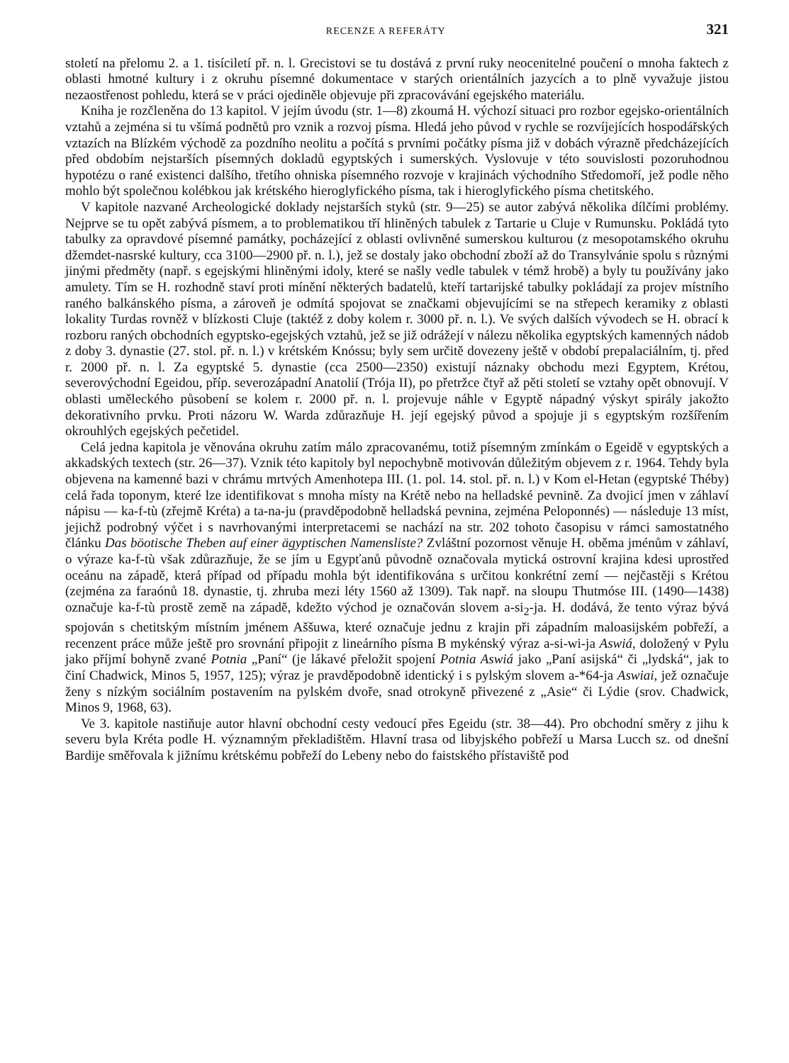RECENZE A REFERÁTY 321
století na přelomu 2. a 1. tisíciletí př. n. l. Grecistovi se tu dostává z první ruky neocenitelné poučení o mnoha faktech z oblasti hmotné kultury i z okruhu písemné dokumentace v starých orientálních jazycích a to plně vyvažuje jistou nezaostřenost pohledu, která se v práci ojediněle objevuje při zpracovávání egejského materiálu.
Kniha je rozčleněna do 13 kapitol. V jejím úvodu (str. 1—8) zkoumá H. výchozí situaci pro rozbor egejsko-orientálních vztahů a zejména si tu všímá podnětů pro vznik a rozvoj písma. Hledá jeho původ v rychle se rozvíjejících hospodářských vztazích na Blízkém východě za pozdního neolitu a počítá s prvními počátky písma již v dobách výrazně předcházejících před obdobím nejstarších písemných dokladů egyptských i sumerských. Vyslovuje v této souvislosti pozoruhodnou hypotézu o rané existenci dalšího, třetího ohniska písemného rozvoje v krajinách východního Středomoří, jež podle něho mohlo být společnou kolébkou jak krétského hieroglyfického písma, tak i hieroglyfického písma chetitského.
V kapitole nazvané Archeologické doklady nejstarších styků (str. 9—25) se autor zabývá několika dílčími problémy. Nejprve se tu opět zabývá písmem, a to problematikou tří hliněných tabulek z Tartarie u Cluje v Rumunsku. Pokládá tyto tabulky za opravdové písemné památky, pocházející z oblasti ovlivněné sumerskou kulturou (z mesopotamského okruhu džemdet-nasrské kultury, cca 3100—2900 př. n. l.), jež se dostaly jako obchodní zboží až do Transylvánie spolu s různými jinými předměty (např. s egejskými hliněnými idoly, které se našly vedle tabulek v témž hrobě) a byly tu používány jako amulety. Tím se H. rozhodně staví proti mínění některých badatelů, kteří tartarijské tabulky pokládají za projev místního raného balkánského písma, a zároveň je odmítá spojovat se značkami objevujícími se na střepech keramiky z oblasti lokality Turdas rovněž v blízkosti Cluje (taktéž z doby kolem r. 3000 př. n. l.). Ve svých dalších vývodech se H. obrací k rozboru raných obchodních egyptsko-egejských vztahů, jež se již odrážejí v nálezu několika egyptských kamenných nádob z doby 3. dynastie (27. stol. př. n. l.) v krétském Knóssu; byly sem určitě dovezeny ještě v období prepalaciálním, tj. před r. 2000 př. n. l. Za egyptské 5. dynastie (cca 2500—2350) existují náznaky obchodu mezi Egyptem, Krétou, severovýchodní Egeidou, příp. severozápadní Anatolií (Trója II), po přetržce čtyř až pěti století se vztahy opět obnovují. V oblasti uměleckého působení se kolem r. 2000 př. n. l. projevuje náhle v Egyptě nápadný výskyt spirály jakožto dekorativního prvku. Proti názoru W. Warda zdůrazňuje H. její egejský původ a spojuje ji s egyptským rozšířením okrouhlých egejských pečetidel.
Celá jedna kapitola je věnována okruhu zatím málo zpracovanému, totiž písemným zmínkám o Egeidě v egyptských a akkadských textech (str. 26—37). Vznik této kapitoly byl nepochybně motivován důležitým objevem z r. 1964. Tehdy byla objevena na kamenné bazi v chrámu mrtvých Amenhotepa III. (1. pol. 14. stol. př. n. l.) v Kom el-Hetan (egyptské Théby) celá řada toponym, které lze identifikovat s mnoha místy na Krétě nebo na helladské pevnině. Za dvojicí jmen v záhlaví nápisu — ka-f-tù (zřejmě Kréta) a ta-na-ju (pravděpodobně helladská pevnina, zejména Peloponnés) — následuje 13 míst, jejichž podrobný výčet i s navrhovanými interpretacemi se nachází na str. 202 tohoto časopisu v rámci samostatného článku Das böotische Theben auf einer ägyptischen Namensliste? Zvláštní pozornost věnuje H. oběma jménům v záhlaví, o výraze ka-f-tù však zdůrazňuje, že se jím u Egypťanů původně označovala mytická ostrovní krajina kdesi uprostřed oceánu na západě, která případ od případu mohla být identifikována s určitou konkrétní zemí — nejčastěji s Krétou (zejména za faraónů 18. dynastie, tj. zhruba mezi léty 1560 až 1309). Tak např. na sloupu Thutmóse III. (1490—1438) označuje ka-f-tù prostě země na západě, kdežto východ je označován slovem a-si<sub>2</sub>-ja. H. dodává, že tento výraz bývá spojován s chetitským místním jménem Aššuwa, které označuje jednu z krajin při západním maloasijském pobřeží, a recenzent práce může ještě pro srovnání připojit z lineárního písma B mykénský výraz a-si-wi-ja Aswiá, doložený v Pylu jako příjmí bohyně zvané Potnia „Paní“ (je lákavé přeložit spojení Potnia Aswiá jako „Paní asijská“ či „lydská“, jak to činí Chadwick, Minos 5, 1957, 125); výraz je pravděpodobně identický i s pylským slovem a-*64-ja Aswiai, jež označuje ženy s nízkým sociálním postavením na pylském dvoře, snad otrokyně přivezené z „Asie“ či Lýdie (srov. Chadwick, Minos 9, 1968, 63).
Ve 3. kapitole nastiňuje autor hlavní obchodní cesty vedoucí přes Egeidu (str. 38—44). Pro obchodní směry z jihu k severu byla Kréta podle H. významným překladištěm. Hlavní trasa od libyjského pobřeží u Marsa Lucch sz. od dnešní Bardije směřovala k jižnímu krétskému pobřeží do Lebeny nebo do faistského přístaviště pod